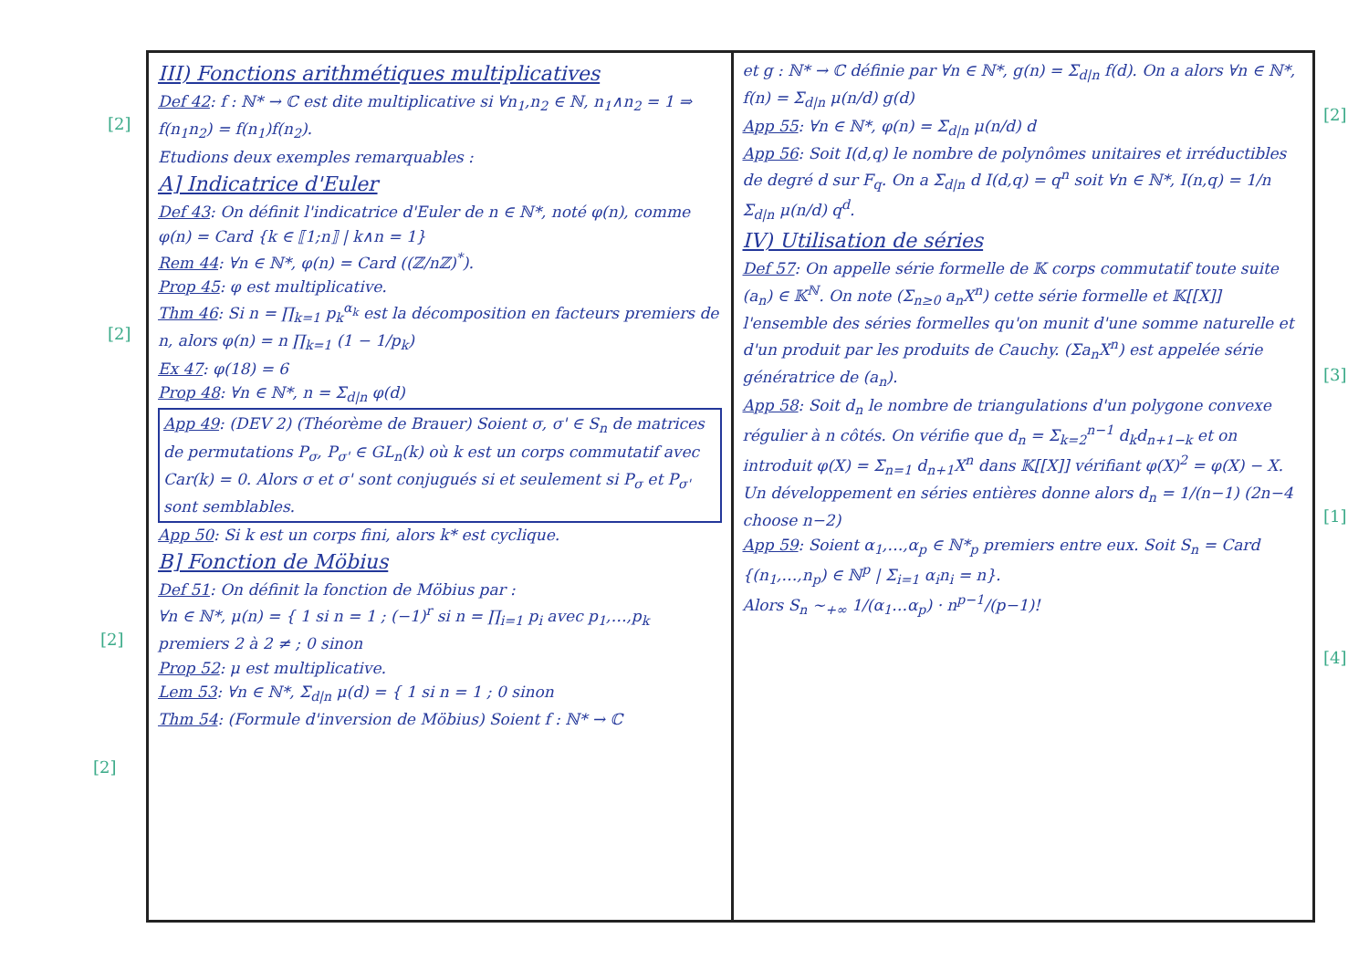III) Fonctions arithmétiques multiplicatives
Def 42: f : ℕ* → ℂ est dite multiplicative si ∀n<sub>1</sub>,n<sub>2</sub> ∈ ℕ, n<sub>1</sub>∧n<sub>2</sub> = 1 ⇒ f(n<sub>1</sub>n<sub>2</sub>) = f(n<sub>1</sub>)f(n<sub>2</sub>).
Etudions deux exemples remarquables :
A] Indicatrice d'Euler
Def 43: On définit l'indicatrice d'Euler de n ∈ ℕ*, noté φ(n), comme φ(n) = Card {k ∈ ⟦1;n⟧ | k∧n = 1}
Rem 44: ∀n ∈ ℕ*, φ(n) = Card ((ℤ/nℤ)<sup>*</sup>).
Prop 45: φ est multiplicative.
Thm 46: Si n = ∏<sub>k=1</sub> p<sub>k</sub><sup>α<sub>k</sub></sup> est la décomposition en facteurs premiers de n, alors φ(n) = n ∏<sub>k=1</sub> (1 − 1/p<sub>k</sub>)
Ex 47: φ(18) = 6
Prop 48: ∀n ∈ ℕ*, n = Σ<sub>d|n</sub> φ(d)
App 49: (DEV 2) (Théorème de Brauer) Soient σ, σ' ∈ S<sub>n</sub> de matrices de permutations P<sub>σ</sub>, P<sub>σ'</sub> ∈ GL<sub>n</sub>(k) où k est un corps commutatif avec Car(k) = 0. Alors σ et σ' sont conjugués si et seulement si P<sub>σ</sub> et P<sub>σ'</sub> sont semblables.
App 50: Si k est un corps fini, alors k* est cyclique.
B] Fonction de Möbius
Def 51: On définit la fonction de Möbius par :
∀n ∈ ℕ*, μ(n) = { 1 si n = 1 ; (−1)<sup>r</sup> si n = ∏<sub>i=1</sub> p<sub>i</sub> avec p<sub>1</sub>,…,p<sub>k</sub> premiers 2 à 2 ≠ ; 0 sinon
Prop 52: μ est multiplicative.
Lem 53: ∀n ∈ ℕ*, Σ<sub>d|n</sub> μ(d) = { 1 si n = 1 ; 0 sinon
Thm 54: (Formule d'inversion de Möbius) Soient f : ℕ* → ℂ
et g : ℕ* → ℂ définie par ∀n ∈ ℕ*, g(n) = Σ<sub>d|n</sub> f(d). On a alors ∀n ∈ ℕ*, f(n) = Σ<sub>d|n</sub> μ(n/d) g(d)
App 55: ∀n ∈ ℕ*, φ(n) = Σ<sub>d|n</sub> μ(n/d) d
App 56: Soit I(d,q) le nombre de polynômes unitaires et irréductibles de degré d sur F<sub>q</sub>. On a Σ<sub>d|n</sub> d I(d,q) = q<sup>n</sup> soit ∀n ∈ ℕ*, I(n,q) = 1/n Σ<sub>d|n</sub> μ(n/d) q<sup>d</sup>.
IV) Utilisation de séries
Def 57: On appelle série formelle de 𝕂 corps commutatif toute suite (a<sub>n</sub>) ∈ 𝕂<sup>ℕ</sup>. On note (Σ<sub>n≥0</sub> a<sub>n</sub>X<sup>n</sup>) cette série formelle et 𝕂[[X]] l'ensemble des séries formelles qu'on munit d'une somme naturelle et d'un produit par les produits de Cauchy. (Σa<sub>n</sub>X<sup>n</sup>) est appelée série génératrice de (a<sub>n</sub>).
App 58: Soit d<sub>n</sub> le nombre de triangulations d'un polygone convexe régulier à n côtés. On vérifie que d<sub>n</sub> = Σ<sub>k=2</sub><sup>n−1</sup> d<sub>k</sub>d<sub>n+1−k</sub> et on introduit φ(X) = Σ<sub>n=1</sub> d<sub>n+1</sub>X<sup>n</sup> dans 𝕂[[X]] vérifiant φ(X)<sup>2</sup> = φ(X) − X. Un développement en séries entières donne alors d<sub>n</sub> = 1/(n−1) (2n−4 choose n−2)
App 59: Soient α<sub>1</sub>,…,α<sub>p</sub> ∈ ℕ*<sub>p</sub> premiers entre eux. Soit S<sub>n</sub> = Card {(n<sub>1</sub>,…,n<sub>p</sub>) ∈ ℕ<sup>p</sup> | Σ<sub>i=1</sub> α<sub>i</sub>n<sub>i</sub> = n}.
Alors S<sub>n</sub> ∼<sub>+∞</sub> 1/(α<sub>1</sub>…α<sub>p</sub>) · n<sup>p−1</sup>/(p−1)!
[2]
[2]
[2]
[2]
[2]
[3]
[1]
[4]